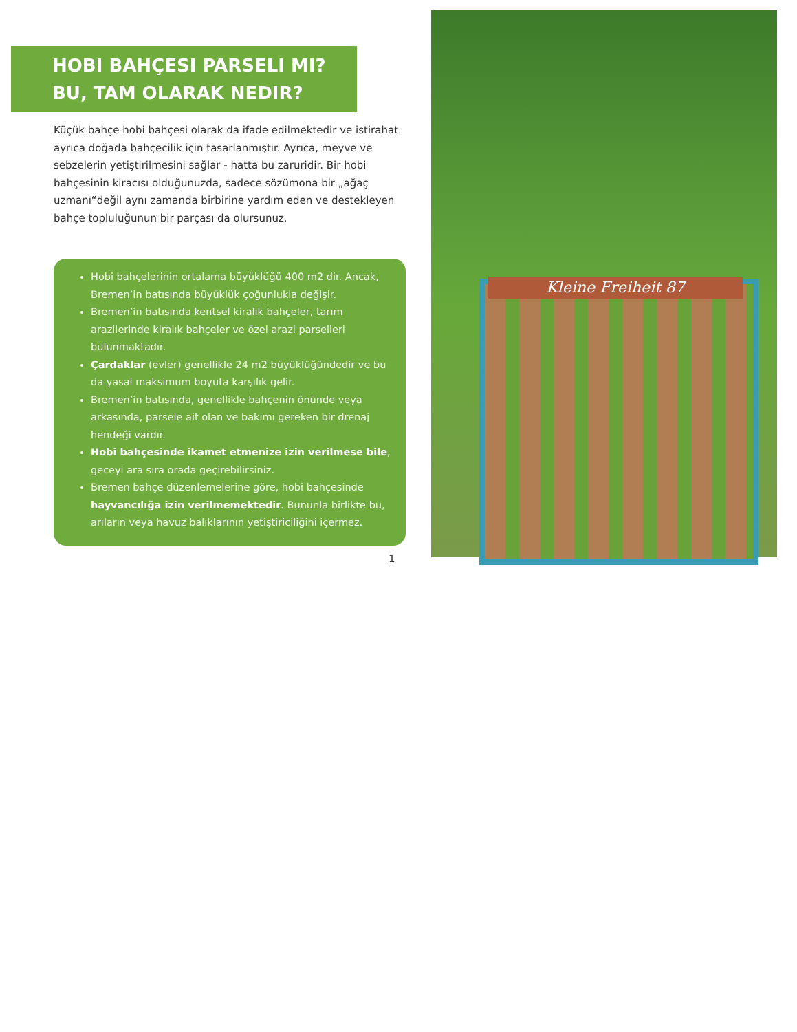HOBI BAHÇESI PARSELI MI?
BU, TAM OLARAK NEDIR?
Küçük bahçe hobi bahçesi olarak da ifade edilmektedir ve istirahat ayrıca doğada bahçecilik için tasarlanmıştır. Ayrıca, meyve ve sebzelerin yetiştirilmesini sağlar - hatta bu zaruridir. Bir hobi bahçesinin kiracısı olduğunuzda, sadece sözümona bir „ağaç uzmanı“değil aynı zamanda birbirine yardım eden ve destekleyen bahçe topluluğunun bir parçası da olursunuz.
Hobi bahçelerinin ortalama büyüklüğü 400 m2 dir. Ancak, Bremen’in batısında büyüklük çoğunlukla değişir.
Bremen’in batısında kentsel kiralık bahçeler, tarım arazilerinde kiralık bahçeler ve özel arazi parselleri bulunmaktadır.
Çardaklar (evler) genellikle 24 m2 büyüklüğündedir ve bu da yasal maksimum boyuta karşılık gelir.
Bremen’in batısında, genellikle bahçenin önünde veya arkasında, parsele ait olan ve bakımı gereken bir drenaj hendeği vardır.
Hobi bahçesinde ikamet etmenize izin verilmese bile, geceyi ara sıra orada geçirebilirsiniz.
Bremen bahçe düzenlemelerine göre, hobi bahçesinde hayvancılığa izin verilmemektedir. Bununla birlikte bu, arıların veya havuz balıklarının yetiştiriciliğini içermez.
1
Kleine Freiheit 87